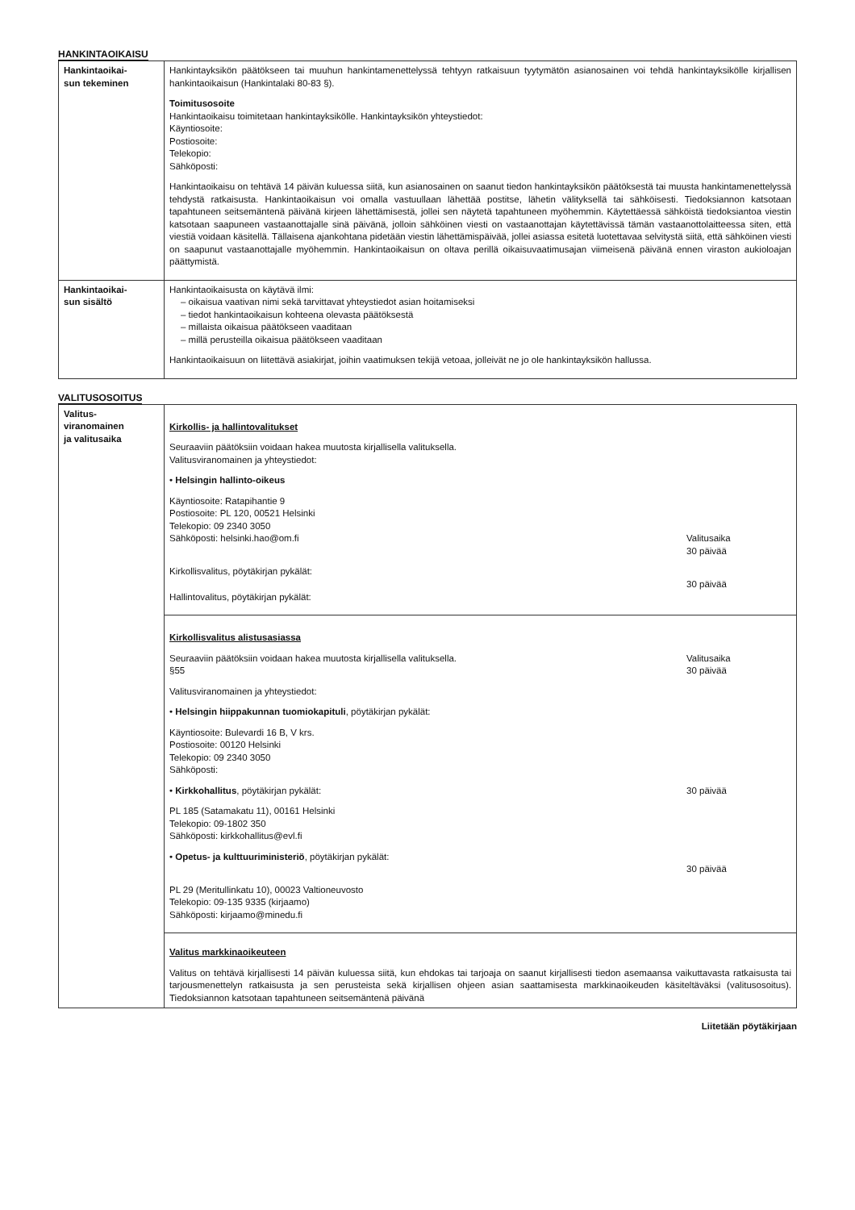HANKINTAOIKAISU
| Hankintaoikai- sun tekeminen | Hankintayksikön päätökseen tai muuhun hankintamenettelyssä tehtyyn ratkaisuun tyytymätön asianosainen voi tehdä hankintayksikölle kirjallisen hankintaoikaisun (Hankintalaki 80-83 §). Toimitusosoite Hankintaoikaisu toimitetaan hankintayksikölle. Hankintayksikön yhteystiedot: Käyntiosoite: Postiosoite: Telekopio: Sähköposti: Hankintaoikaisu on tehtävä 14 päivän kuluessa siitä, kun asianosainen on saanut tiedon hankintayksikön päätöksestä tai muusta hankintamenettelyssä tehdystä ratkaisusta. Hankintaoikaisun voi omalla vastuullaan lähettää postitse, lähetin välityksellä tai sähköisesti. Tiedoksiannon katsotaan tapahtuneen seitsemäntenä päivänä kirjeen lähettämisestä, jollei sen näytetä tapahtuneen myöhemmin. Käytettäessä sähköistä tiedoksiantoa viestin katsotaan saapuneen vastaanottajalle sinä päivänä, jolloin sähköinen viesti on vastaanottajan käytettävissä tämän vastaanottolaitteessa siten, että viestiä voidaan käsitellä. Tällaisena ajankohtana pidetään viestin lähettämispäivää, jollei asiassa esitetä luotettavaa selvitystä siitä, että sähköinen viesti on saapunut vastaanottajalle myöhemmin. Hankintaoikaisun on oltava perillä oikaisuvaatimusajan viimeisenä päivänä ennen viraston aukioloajan päättymistä. |
| Hankintaoikai- sun sisältö | Hankintaoikaisusta on käytävä ilmi: – oikaisua vaativan nimi sekä tarvittavat yhteystiedot asian hoitamiseksi – tiedot hankintaoikaisun kohteena olevasta päätöksestä – millaista oikaisua päätökseen vaaditaan – millä perusteilla oikaisua päätökseen vaaditaan Hankintaoikaisuun on liitettävä asiakirjat, joihin vaatimuksen tekijä vetoaa, jolleivät ne jo ole hankintayksikön hallussa. |
VALITUSOSOITUS
| Valitus- viranomainen ja valitusaika | Kirkollis- ja hallintovalitukset Seuraaviin päätöksiin voidaan hakea muutosta kirjallisella valituksella. Valitusviranomainen ja yhteystiedot: • Helsingin hallinto-oikeus Käyntiosoite: Ratapihantie 9 Postiosoite: PL 120, 00521 Helsinki Telekopio: 09 2340 3050 Sähköposti: helsinki.hao@om.fi Valitusaika 30 päivää Kirkollisvalitus, pöytäkirjan pykälät: Hallintovalitus, pöytäkirjan pykälät: 30 päivää |
| | Kirkollisvalitus alistusasiassa Seuraaviin päätöksiin voidaan hakea muutosta kirjallisella valituksella. §55 Valitusaika 30 päivää Valitusviranomainen ja yhteystiedot: • Helsingin hiippakunnan tuomiokapituli , pöytäkirjan pykälät: Käyntiosoite: Bulevardi 16 B, V krs. Postiosoite: 00120 Helsinki Telekopio: 09 2340 3050 Sähköposti: • Kirkkohallitus , pöytäkirjan pykälät: 30 päivää PL 185 (Satamakatu 11), 00161 Helsinki Telekopio: 09-1802 350 Sähköposti: kirkkohallitus@evl.fi • Opetus- ja kulttuuriministeriö , pöytäkirjan pykälät: 30 päivää PL 29 (Meritullinkatu 10), 00023 Valtioneuvosto Telekopio: 09-135 9335 (kirjaamo) Sähköposti: kirjaamo@minedu.fi |
| | Valitus markkinaoikeuteen Valitus on tehtävä kirjallisesti 14 päivän kuluessa siitä, kun ehdokas tai tarjoaja on saanut kirjallisesti tiedon asemaansa vaikuttavasta ratkaisusta tai tarjousmenettelyn ratkaisusta ja sen perusteista sekä kirjallisen ohjeen asian saattamisesta markkinaoikeuden käsiteltäväksi (valitusosoitus). Tiedoksiannon katsotaan tapahtuneen seitsemäntenä päivänä |
Liitetään pöytäkirjaan